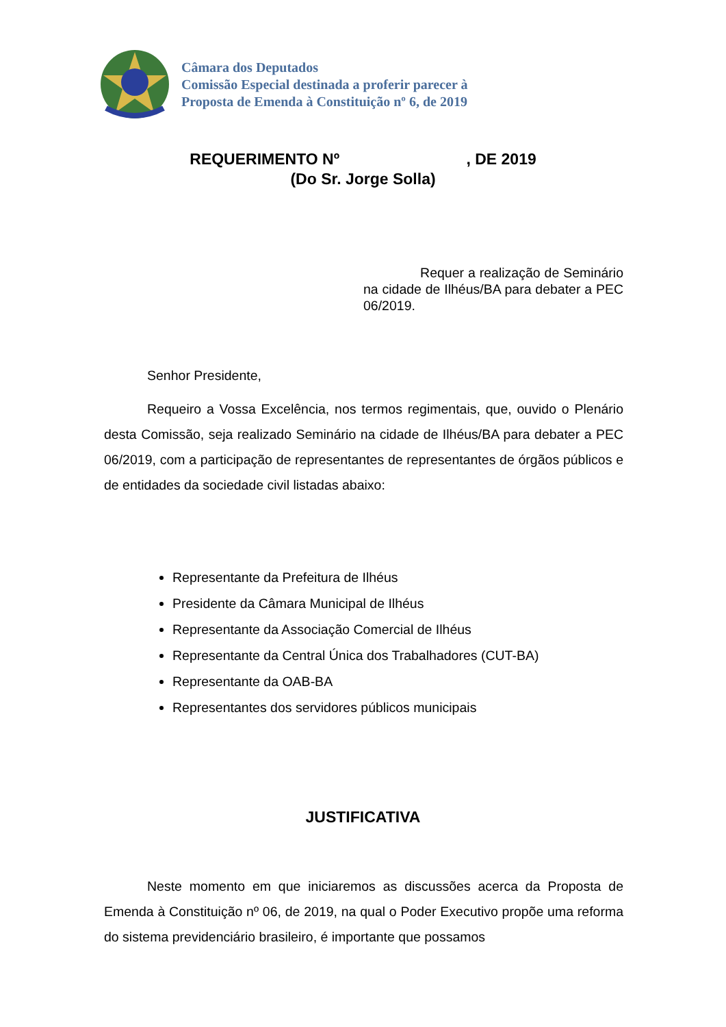Câmara dos Deputados
Comissão Especial destinada a proferir parecer à
Proposta de Emenda à Constituição nº 6, de 2019
REQUERIMENTO Nº , DE 2019
(Do Sr. Jorge Solla)
Requer a realização de Seminário na cidade de Ilhéus/BA para debater a PEC 06/2019.
Senhor Presidente,
Requeiro a Vossa Excelência, nos termos regimentais, que, ouvido o Plenário desta Comissão, seja realizado Seminário na cidade de Ilhéus/BA para debater a PEC 06/2019, com a participação de representantes de representantes de órgãos públicos e de entidades da sociedade civil listadas abaixo:
Representante da Prefeitura de Ilhéus
Presidente da Câmara Municipal de Ilhéus
Representante da Associação Comercial de Ilhéus
Representante da Central Única dos Trabalhadores (CUT-BA)
Representante da OAB-BA
Representantes dos servidores públicos municipais
JUSTIFICATIVA
Neste momento em que iniciaremos as discussões acerca da Proposta de Emenda à Constituição nº 06, de 2019, na qual o Poder Executivo propõe uma reforma do sistema previdenciário brasileiro, é importante que possamos